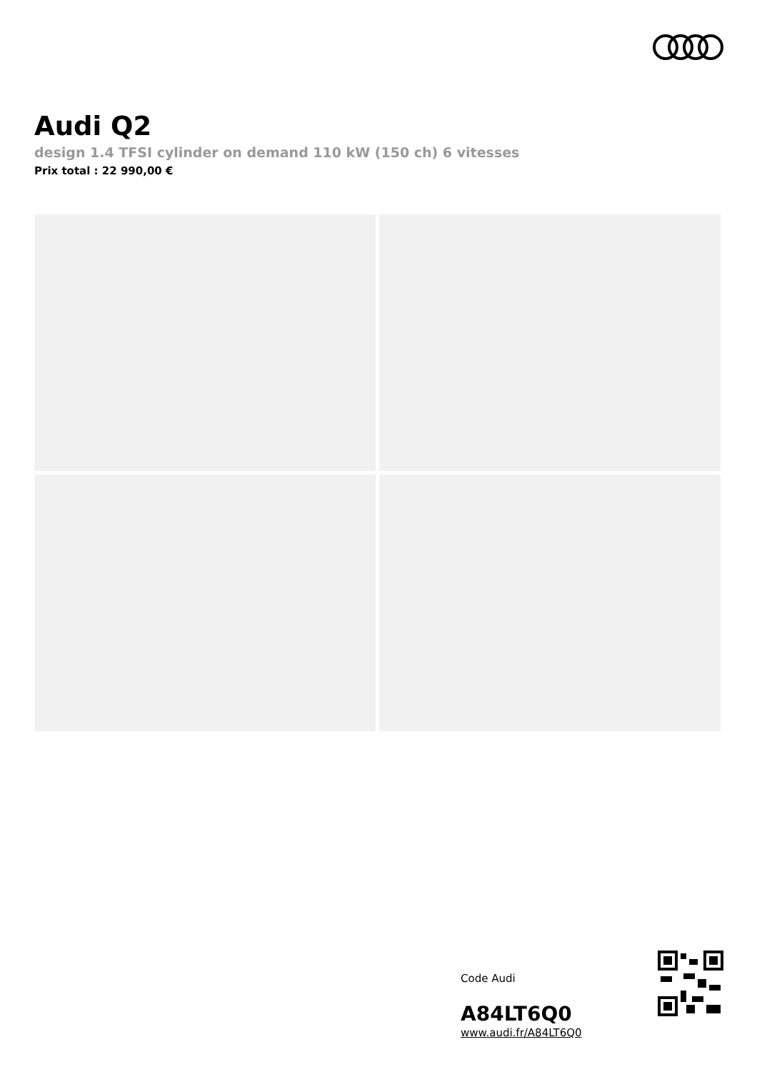Audi Q2
design 1.4 TFSI cylinder on demand 110 kW (150 ch) 6 vitesses
Prix total : 22 990,00 €
Code Audi
A84LT6Q0
www.audi.fr/A84LT6Q0